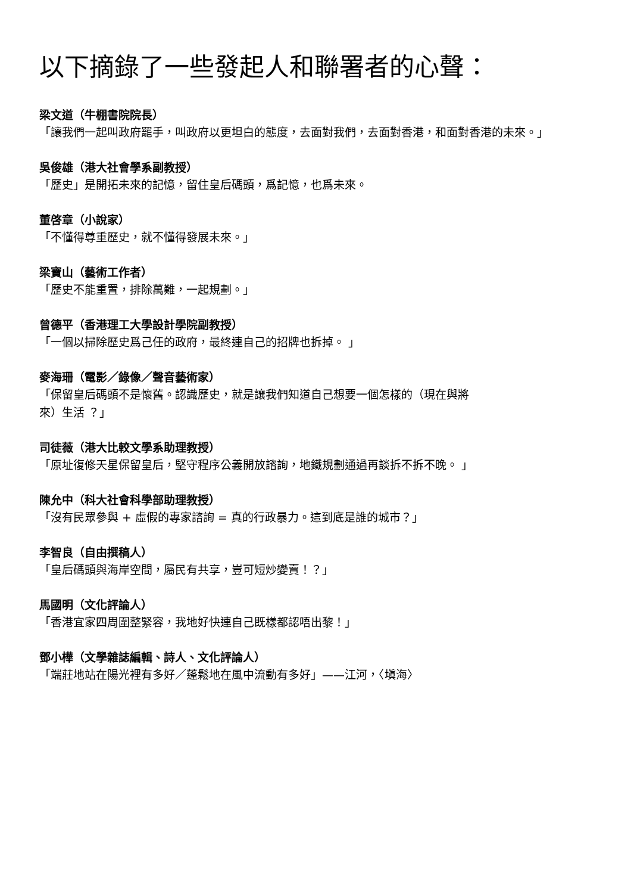以下摘錄了一些發起人和聯署者的心聲：
梁文道（牛棚書院院長）
「讓我們一起叫政府罷手，叫政府以更坦白的態度，去面對我們，去面對香港，和面對香港的未來。」
吳俊雄（港大社會學系副教授）
「歷史」是開拓未來的記憶，留住皇后碼頭，爲記憶，也爲未來。
董啓章（小說家）
「不懂得尊重歷史，就不懂得發展未來。」
梁寶山（藝術工作者）
「歷史不能重置，排除萬難，一起規劃。」
曾德平（香港理工大學設計學院副教授）
「一個以掃除歷史爲己任的政府，最終連自己的招牌也拆掉。 」
麥海珊（電影／錄像／聲音藝術家）
「保留皇后碼頭不是懷舊。認識歷史，就是讓我們知道自己想要一個怎樣的（現在與將
來）生活 ？」
司徒薇（港大比較文學系助理教授）
「原址復修天星保留皇后，堅守程序公義開放諮詢，地鐵規劃通過再談拆不拆不晚。 」
陳允中（科大社會科學部助理教授）
「沒有民眾參與 + 虛假的專家諮詢 = 真的行政暴力。這到底是誰的城市？」
李智良（自由撰稿人）
「皇后碼頭與海岸空間，屬民有共享，豈可短炒變賣！？」
馬國明（文化評論人）
「香港宜家四周圍整緊容，我地好快連自己既樣都認唔出黎！」
鄧小樺（文學雜誌編輯、詩人、文化評論人）
「端莊地站在陽光裡有多好／蓬鬆地在風中流動有多好」——江河，〈塡海〉